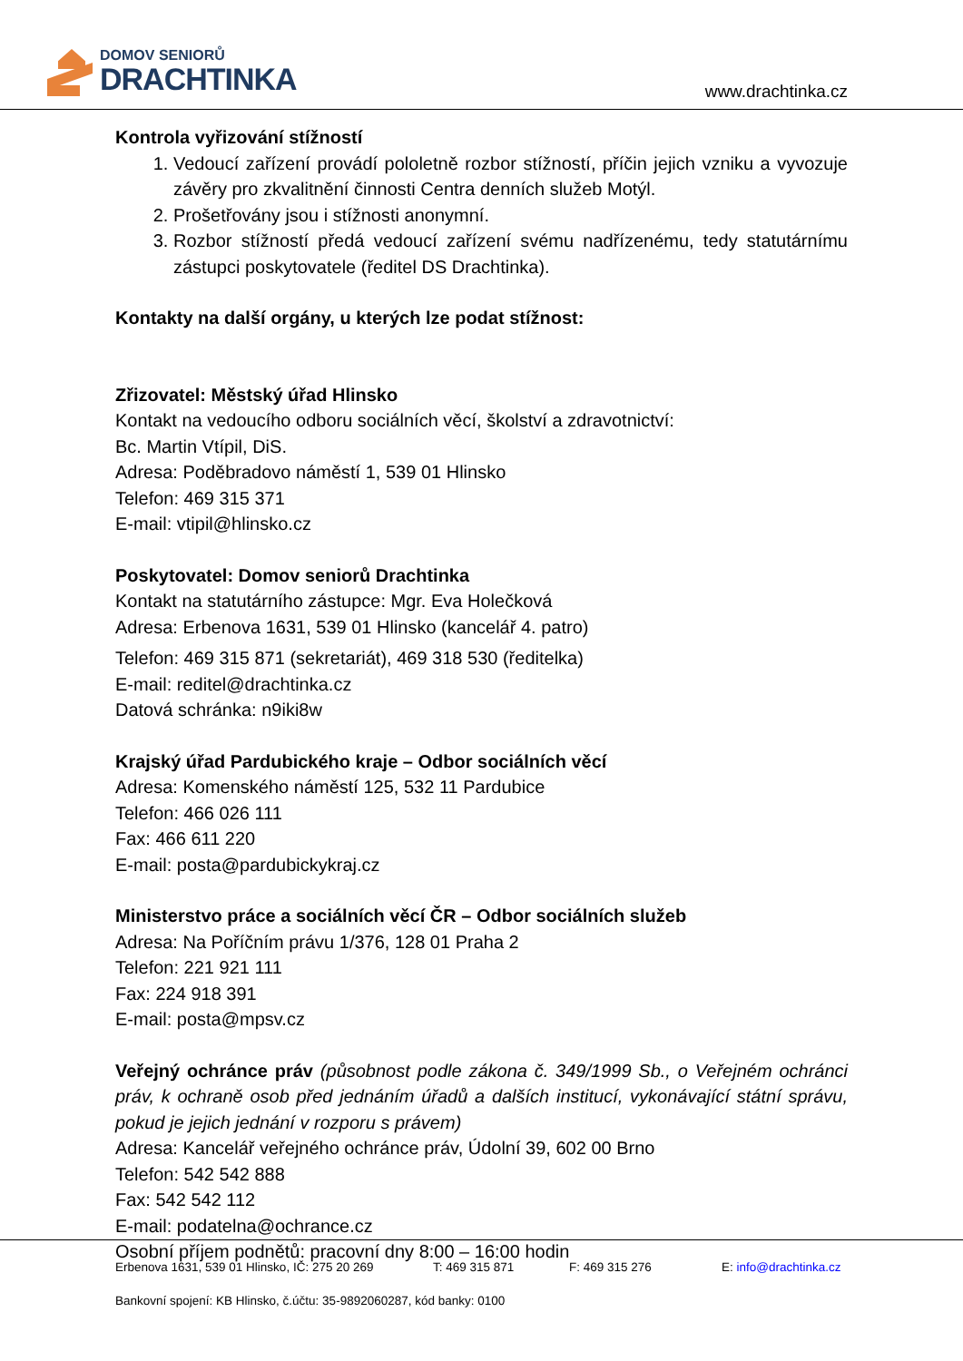DOMOV SENIORŮ
DRACHTINKA
www.drachtinka.cz
Kontrola vyřizování stížností
1. Vedoucí zařízení provádí pololetně rozbor stížností, příčin jejich vzniku a vyvozuje závěry pro zkvalitnění činnosti Centra denních služeb Motýl.
2. Prošetřovány jsou i stížnosti anonymní.
3. Rozbor stížností předá vedoucí zařízení svému nadřízenému, tedy statutárnímu zástupci poskytovatele (ředitel DS Drachtinka).
Kontakty na další orgány, u kterých lze podat stížnost:
Zřizovatel: Městský úřad Hlinsko
Kontakt na vedoucího odboru sociálních věcí, školství a zdravotnictví:
Bc. Martin Vtípil, DiS.
Adresa: Poděbradovo náměstí 1, 539 01 Hlinsko
Telefon: 469 315 371
E-mail: vtipil@hlinsko.cz
Poskytovatel: Domov seniorů Drachtinka
Kontakt na statutárního zástupce: Mgr. Eva Holečková
Adresa: Erbenova 1631, 539 01 Hlinsko (kancelář 4. patro)
Telefon: 469 315 871 (sekretariát), 469 318 530 (ředitelka)
E-mail: reditel@drachtinka.cz
Datová schránka: n9iki8w
Krajský úřad Pardubického kraje – Odbor sociálních věcí
Adresa: Komenského náměstí 125, 532 11 Pardubice
Telefon: 466 026 111
Fax: 466 611 220
E-mail: posta@pardubickykraj.cz
Ministerstvo práce a sociálních věcí ČR – Odbor sociálních služeb
Adresa: Na Poříčním právu 1/376, 128 01 Praha 2
Telefon: 221 921 111
Fax: 224 918 391
E-mail: posta@mpsv.cz
Veřejný ochránce práv (působnost podle zákona č. 349/1999 Sb., o Veřejném ochránci práv, k ochraně osob před jednáním úřadů a dalších institucí, vykonávající státní správu, pokud je jejich jednání v rozporu s právem)
Adresa: Kancelář veřejného ochránce práv, Údolní 39, 602 00 Brno
Telefon: 542 542 888
Fax: 542 542 112
E-mail: podatelna@ochrance.cz
Osobní příjem podnětů: pracovní dny 8:00 – 16:00 hodin
Erbenova 1631, 539 01 Hlinsko, IČ: 275 20 269 T: 469 315 871 F: 469 315 276 E: info@drachtinka.cz
Bankovní spojení: KB Hlinsko, č.účtu: 35-9892060287, kód banky: 0100